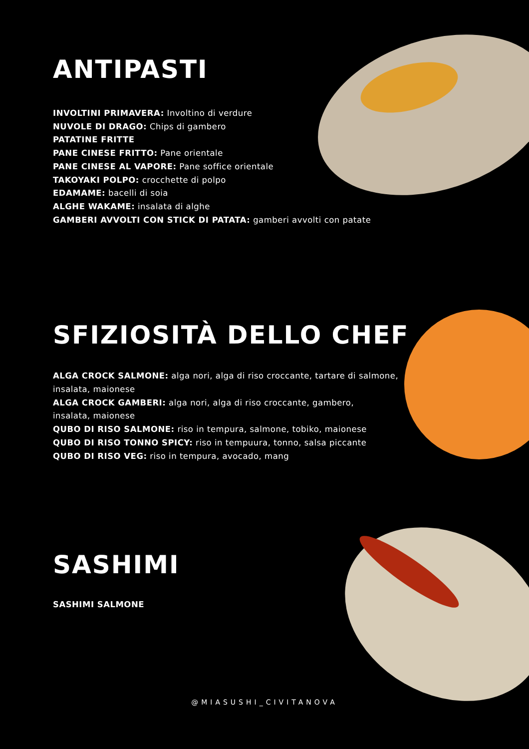ANTIPASTI
INVOLTINI PRIMAVERA: Involtino di verdure
NUVOLE DI DRAGO: Chips di gambero
PATATINE FRITTE
PANE CINESE FRITTO: Pane orientale
PANE CINESE AL VAPORE: Pane soffice orientale
TAKOYAKI POLPO: crocchette di polpo
EDAMAME: bacelli di soia
ALGHE WAKAME: insalata di alghe
GAMBERI AVVOLTI CON STICK DI PATATA: gamberi avvolti con patate
SFIZIOSITÀ DELLO CHEF
ALGA CROCK SALMONE: alga nori, alga di riso croccante, tartare di salmone, insalata, maionese
ALGA CROCK GAMBERI: alga nori, alga di riso croccante, gambero,
insalata, maionese
QUBO DI RISO SALMONE: riso in tempura, salmone, tobiko, maionese
QUBO DI RISO TONNO SPICY: riso in tempuura, tonno, salsa piccante
QUBO DI RISO VEG: riso in tempura, avocado, mang
SASHIMI
SASHIMI SALMONE
@MIASUSHI_CIVITANOVA